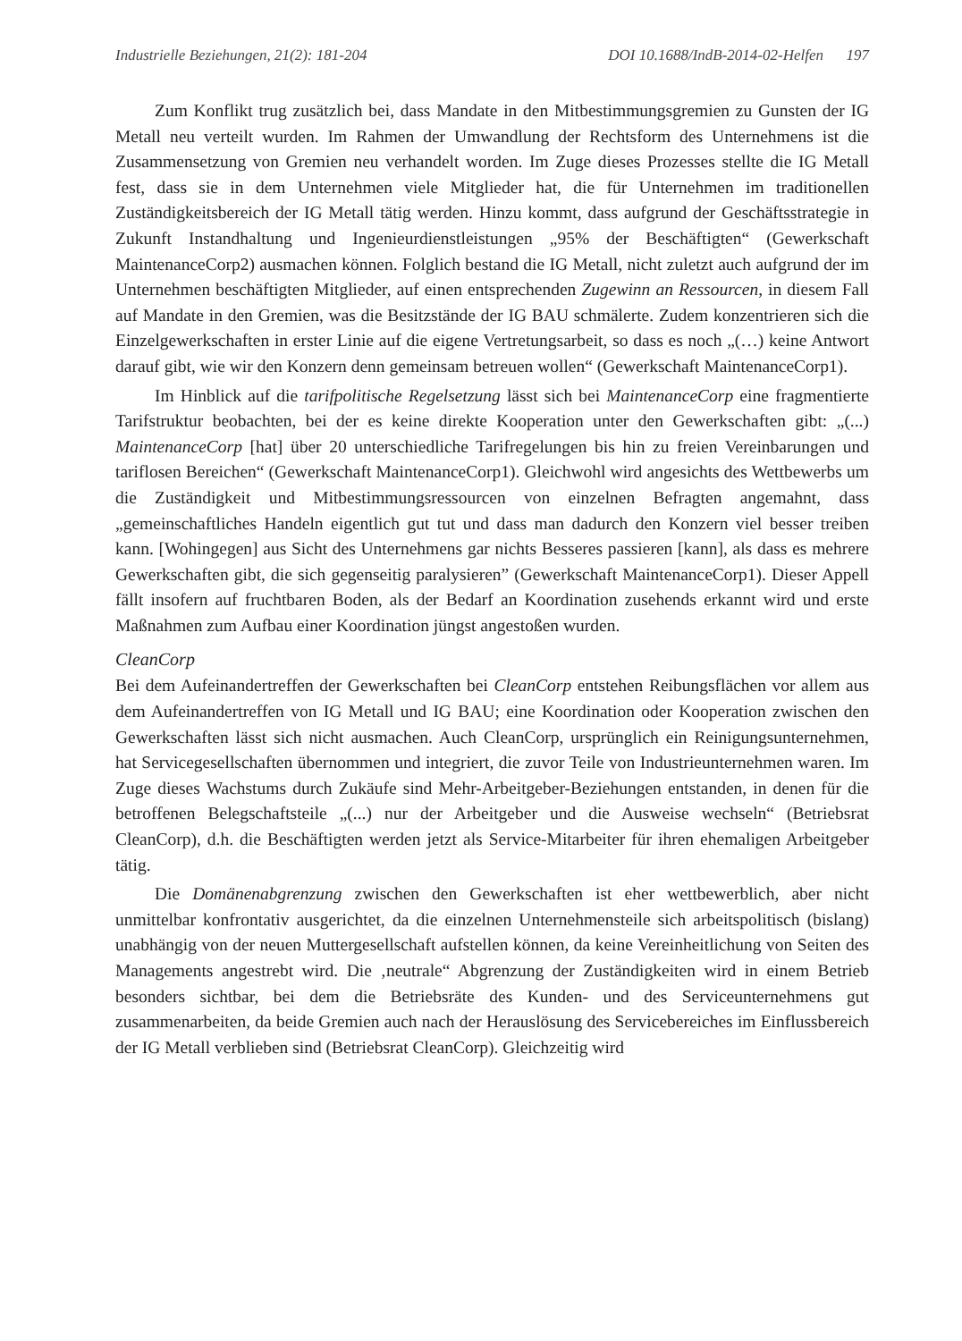Industrielle Beziehungen, 21(2): 181-204 DOI 10.1688/IndB-2014-02-Helfen 197
Zum Konflikt trug zusätzlich bei, dass Mandate in den Mitbestimmungsgremien zu Gunsten der IG Metall neu verteilt wurden. Im Rahmen der Umwandlung der Rechtsform des Unternehmens ist die Zusammensetzung von Gremien neu verhandelt worden. Im Zuge dieses Prozesses stellte die IG Metall fest, dass sie in dem Unternehmen viele Mitglieder hat, die für Unternehmen im traditionellen Zuständigkeitsbereich der IG Metall tätig werden. Hinzu kommt, dass aufgrund der Geschäftsstrategie in Zukunft Instandhaltung und Ingenieurdienstleistungen „95% der Beschäftigten“ (Gewerkschaft MaintenanceCorp2) ausmachen können. Folglich bestand die IG Metall, nicht zuletzt auch aufgrund der im Unternehmen beschäftigten Mitglieder, auf einen entsprechenden Zugewinn an Ressourcen, in diesem Fall auf Mandate in den Gremien, was die Besitzstände der IG BAU schmälerte. Zudem konzentrieren sich die Einzelgewerkschaften in erster Linie auf die eigene Vertretungsarbeit, so dass es noch „(…) keine Antwort darauf gibt, wie wir den Konzern denn gemeinsam betreuen wollen“ (Gewerkschaft MaintenanceCorp1).
Im Hinblick auf die tarifpolitische Regelsetzung lässt sich bei MaintenanceCorp eine fragmentierte Tarifstruktur beobachten, bei der es keine direkte Kooperation unter den Gewerkschaften gibt: „(...) MaintenanceCorp [hat] über 20 unterschiedliche Tarifregelungen bis hin zu freien Vereinbarungen und tariflosen Bereichen“ (Gewerkschaft MaintenanceCorp1). Gleichwohl wird angesichts des Wettbewerbs um die Zuständigkeit und Mitbestimmungsressourcen von einzelnen Befragten angemahnt, dass „gemeinschaftliches Handeln eigentlich gut tut und dass man dadurch den Konzern viel besser treiben kann. [Wohingegen] aus Sicht des Unternehmens gar nichts Besseres passieren [kann], als dass es mehrere Gewerkschaften gibt, die sich gegenseitig paralysieren” (Gewerkschaft MaintenanceCorp1). Dieser Appell fällt insofern auf fruchtbaren Boden, als der Bedarf an Koordination zusehends erkannt wird und erste Maßnahmen zum Aufbau einer Koordination jüngst angestoßen wurden.
CleanCorp
Bei dem Aufeinandertreffen der Gewerkschaften bei CleanCorp entstehen Reibungsflächen vor allem aus dem Aufeinandertreffen von IG Metall und IG BAU; eine Koordination oder Kooperation zwischen den Gewerkschaften lässt sich nicht ausmachen. Auch CleanCorp, ursprünglich ein Reinigungsunternehmen, hat Servicegesellschaften übernommen und integriert, die zuvor Teile von Industrieunternehmen waren. Im Zuge dieses Wachstums durch Zukäufe sind Mehr-Arbeitgeber-Beziehungen entstanden, in denen für die betroffenen Belegschaftsteile „(...) nur der Arbeitgeber und die Ausweise wechseln“ (Betriebsrat CleanCorp), d.h. die Beschäftigten werden jetzt als Service-Mitarbeiter für ihren ehemaligen Arbeitgeber tätig.
Die Domänenabgrenzung zwischen den Gewerkschaften ist eher wettbewerblich, aber nicht unmittelbar konfrontativ ausgerichtet, da die einzelnen Unternehmensteile sich arbeitspolitisch (bislang) unabhängig von der neuen Muttergesellschaft aufstellen können, da keine Vereinheitlichung von Seiten des Managements angestrebt wird. Die ‚neutrale“ Abgrenzung der Zuständigkeiten wird in einem Betrieb besonders sichtbar, bei dem die Betriebsräte des Kunden- und des Serviceunternehmens gut zusammenarbeiten, da beide Gremien auch nach der Herauslösung des Servicebereiches im Einflussbereich der IG Metall verblieben sind (Betriebsrat CleanCorp). Gleichzeitig wird